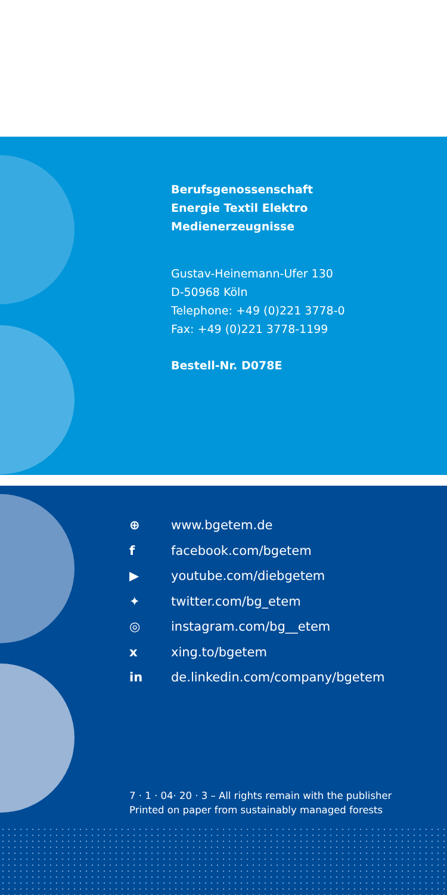Berufsgenossenschaft
Energie Textil Elektro
Medienerzeugnisse
Gustav-Heinemann-Ufer 130
D-50968 Köln
Telephone: +49 (0)221 3778-0
Fax: +49 (0)221 3778-1199
Bestell-Nr. D078E
⊕ www.bgetem.de
f facebook.com/bgetem
▶ youtube.com/diebgetem
✦ twitter.com/bg_etem
◎ instagram.com/bg__etem
x xing.to/bgetem
in de.linkedin.com/company/bgetem
7 · 1 · 04· 20 · 3 – All rights remain with the publisher
Printed on paper from sustainably managed forests